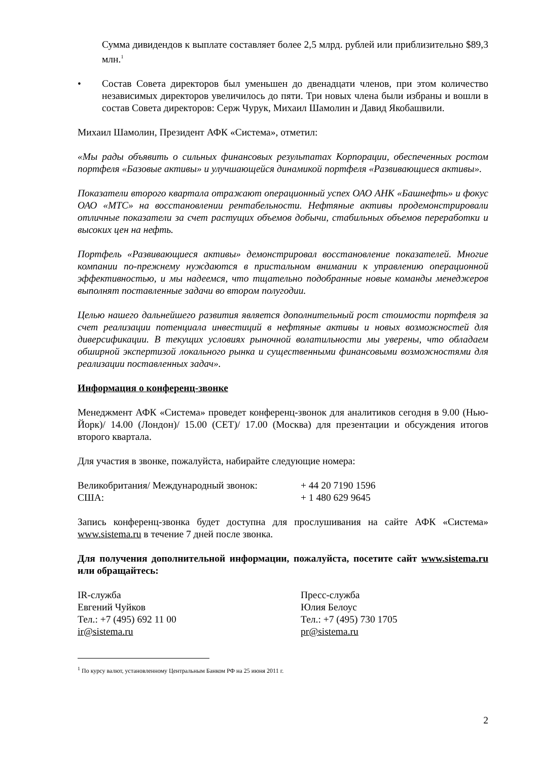Сумма дивидендов к выплате составляет более 2,5 млрд. рублей или приблизительно $89,3 млн.<sup>1</sup>
• Состав Совета директоров был уменьшен до двенадцати членов, при этом количество независимых директоров увеличилось до пяти. Три новых члена были избраны и вошли в состав Совета директоров: Серж Чурук, Михаил Шамолин и Давид Якобашвили.
Михаил Шамолин, Президент АФК «Система», отметил:
«Мы рады объявить о сильных финансовых результатах Корпорации, обеспеченных ростом портфеля «Базовые активы» и улучшающейся динамикой портфеля «Развивающиеся активы».
Показатели второго квартала отражают операционный успех ОАО АНК «Башнефть» и фокус ОАО «МТС» на восстановлении рентабельности. Нефтяные активы продемонстрировали отличные показатели за счет растущих объемов добычи, стабильных объемов переработки и высоких цен на нефть.
Портфель «Развивающиеся активы» демонстрировал восстановление показателей. Многие компании по-прежнему нуждаются в пристальном внимании к управлению операционной эффективностью, и мы надеемся, что тщательно подобранные новые команды менеджеров выполнят поставленные задачи во втором полугодии.
Целью нашего дальнейшего развития является дополнительный рост стоимости портфеля за счет реализации потенциала инвестиций в нефтяные активы и новых возможностей для диверсификации. В текущих условиях рыночной волатильности мы уверены, что обладаем обширной экспертизой локального рынка и существенными финансовыми возможностями для реализации поставленных задач».
Информация о конференц-звонке
Менеджмент АФК «Система» проведет конференц-звонок для аналитиков сегодня в 9.00 (Нью-Йорк)/ 14.00 (Лондон)/ 15.00 (CET)/ 17.00 (Москва) для презентации и обсуждения итогов второго квартала.
Для участия в звонке, пожалуйста, набирайте следующие номера:
Великобритания/ Международный звонок: + 44 20 7190 1596
США: + 1 480 629 9645
Запись конференц-звонка будет доступна для прослушивания на сайте АФК «Система» www.sistema.ru в течение 7 дней после звонка.
Для получения дополнительной информации, пожалуйста, посетите сайт www.sistema.ru или обращайтесь:
IR-служба
Евгений Чуйков
Тел.: +7 (495) 692 11 00
ir@sistema.ru
Пресс-служба
Юлия Белоус
Тел.: +7 (495) 730 1705
pr@sistema.ru
<sup>1</sup> По курсу валют, установленному Центральным Банком РФ на 25 июня 2011 г.
2